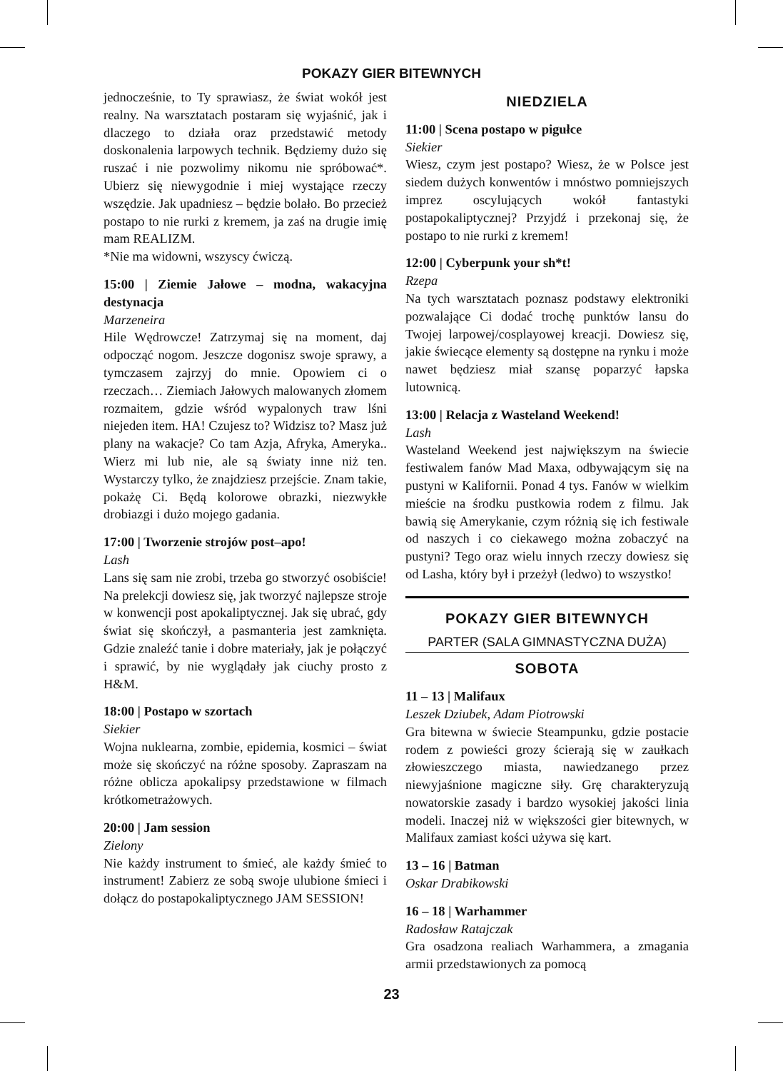POKAZY GIER BITEWNYCH
jednocześnie, to Ty sprawiasz, że świat wokół jest realny. Na warsztatach postaram się wyjaśnić, jak i dlaczego to działa oraz przedstawić metody doskonalenia larpowych technik. Będziemy dużo się ruszać i nie pozwolimy nikomu nie spróbować*. Ubierz się niewygodnie i miej wystające rzeczy wszędzie. Jak upadniesz – będzie bolało. Bo przecież postapo to nie rurki z kremem, ja zaś na drugie imię mam REALIZM.
*Nie ma widowni, wszyscy ćwiczą.
15:00 | Ziemie Jałowe – modna, wakacyjna destynacja
Marzeneira
Hile Wędrowcze! Zatrzymaj się na moment, daj odpocząć nogom. Jeszcze dogonisz swoje sprawy, a tymczasem zajrzyj do mnie. Opowiem ci o rzeczach… Ziemiach Jałowych malowanych złomem rozmaitem, gdzie wśród wypalonych traw lśni niejeden item. HA! Czujesz to? Widzisz to? Masz już plany na wakacje? Co tam Azja, Afryka, Ameryka.. Wierz mi lub nie, ale są światy inne niż ten. Wystarczy tylko, że znajdziesz przejście. Znam takie, pokażę Ci. Będą kolorowe obrazki, niezwykłe drobiazgi i dużo mojego gadania.
17:00 | Tworzenie strojów post–apo!
Lash
Lans się sam nie zrobi, trzeba go stworzyć osobiście! Na prelekcji dowiesz się, jak tworzyć najlepsze stroje w konwencji post apokaliptycznej. Jak się ubrać, gdy świat się skończył, a pasmanteria jest zamknięta. Gdzie znaleźć tanie i dobre materiały, jak je połączyć i sprawić, by nie wyglądały jak ciuchy prosto z H&M.
18:00 | Postapo w szortach
Siekier
Wojna nuklearna, zombie, epidemia, kosmici – świat może się skończyć na różne sposoby. Zapraszam na różne oblicza apokalipsy przedstawione w filmach krótkometrażowych.
20:00 | Jam session
Zielony
Nie każdy instrument to śmieć, ale każdy śmieć to instrument! Zabierz ze sobą swoje ulubione śmieci i dołącz do postapokaliptycznego JAM SESSION!
NIEDZIELA
11:00 | Scena postapo w pigułce
Siekier
Wiesz, czym jest postapo? Wiesz, że w Polsce jest siedem dużych konwentów i mnóstwo pomniejszych imprez oscylujących wokół fantastyki postapokaliptycznej? Przyjdź i przekonaj się, że postapo to nie rurki z kremem!
12:00 | Cyberpunk your sh*t!
Rzepa
Na tych warsztatach poznasz podstawy elektroniki pozwalające Ci dodać trochę punktów lansu do Twojej larpowej/cosplayowej kreacji. Dowiesz się, jakie świecące elementy są dostępne na rynku i może nawet będziesz miał szansę poparzyć łapska lutownicą.
13:00 | Relacja z Wasteland Weekend!
Lash
Wasteland Weekend jest największym na świecie festiwalem fanów Mad Maxa, odbywającym się na pustyni w Kalifornii. Ponad 4 tys. Fanów w wielkim mieście na środku pustkowia rodem z filmu. Jak bawią się Amerykanie, czym różnią się ich festiwale od naszych i co ciekawego można zobaczyć na pustyni? Tego oraz wielu innych rzeczy dowiesz się od Lasha, który był i przeżył (ledwo) to wszystko!
POKAZY GIER BITEWNYCH
PARTER (SALA GIMNASTYCZNA DUŻA)
SOBOTA
11 – 13 | Malifaux
Leszek Dziubek, Adam Piotrowski
Gra bitewna w świecie Steampunku, gdzie postacie rodem z powieści grozy ścierają się w zaułkach złowieszczego miasta, nawiedzanego przez niewyjaśnione magiczne siły. Grę charakteryzują nowatorskie zasady i bardzo wysokiej jakości linia modeli. Inaczej niż w większości gier bitewnych, w Malifaux zamiast kości używa się kart.
13 – 16 | Batman
Oskar Drabikowski
16 – 18 | Warhammer
Radosław Ratajczak
Gra osadzona realiach Warhammera, a zmagania armii przedstawionych za pomocą
23